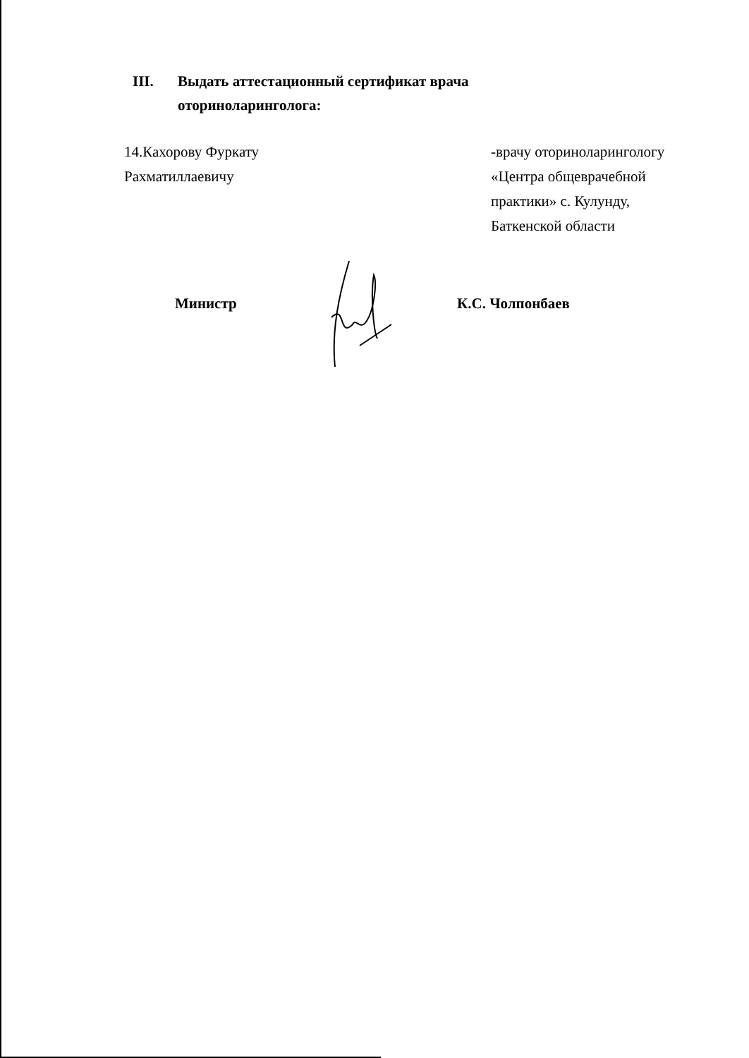III. Выдать аттестационный сертификат врача
оториноларинголога:
14.Кахорову Фуркату
Рахматиллаевичу
-врачу оториноларингологу
«Центра общеврачебной
практики» с. Кулунду,
Баткенской области
Министр К.С. Чолпонбаев